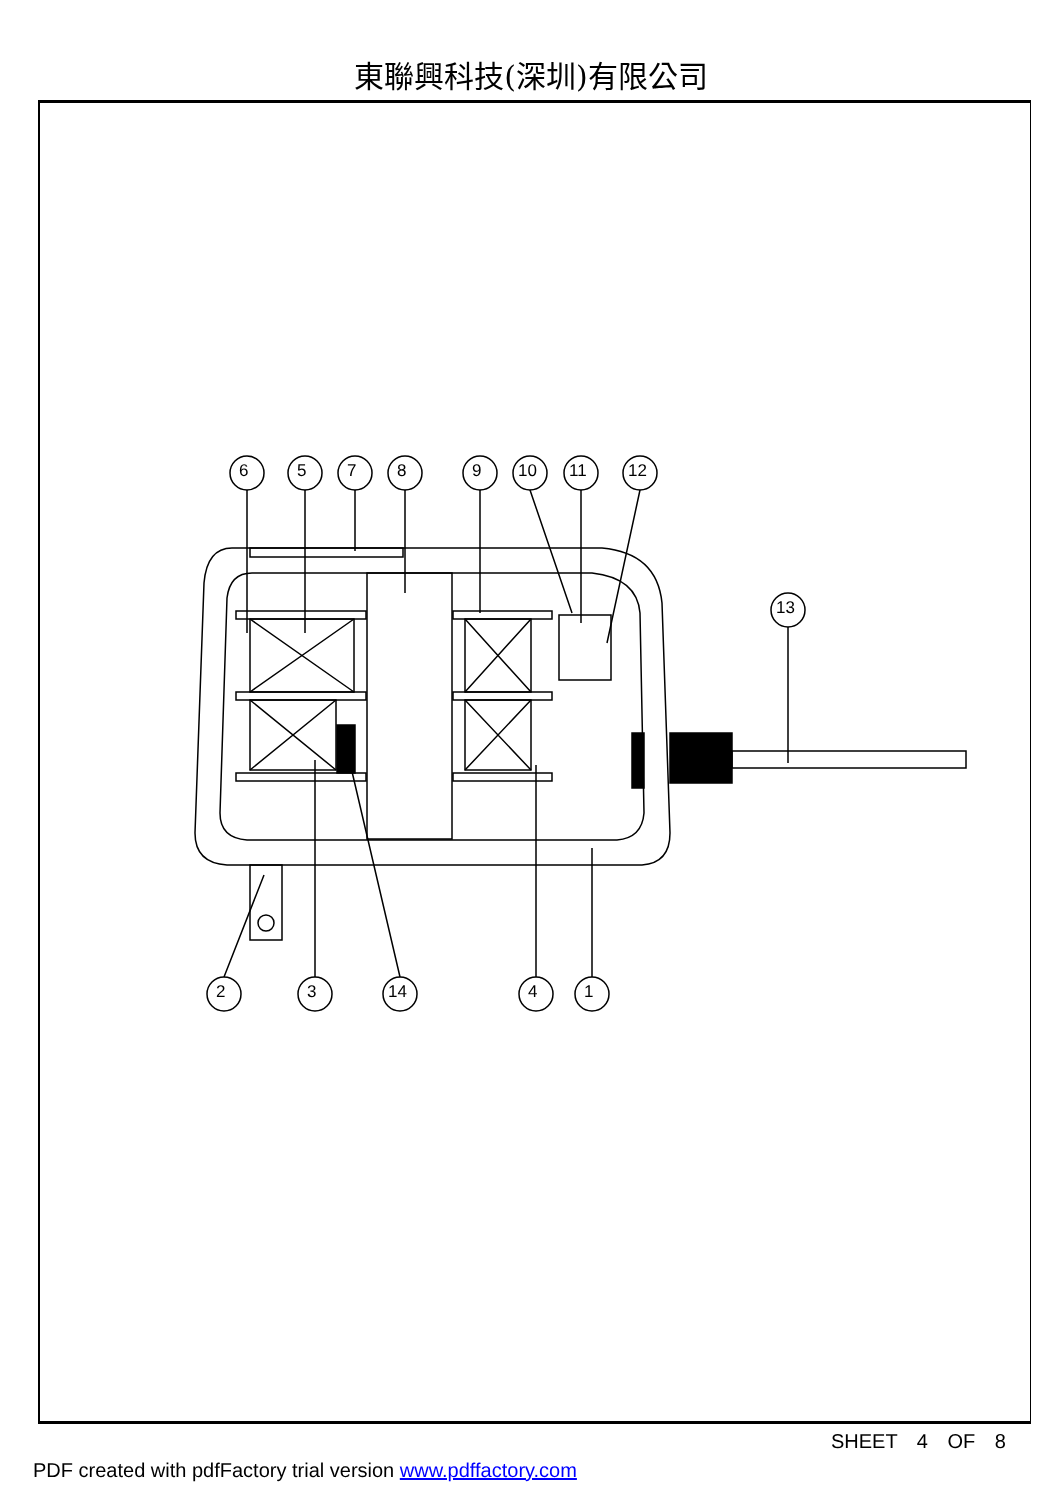東聯興科技(深圳)有限公司
SHEET 4 OF 8
PDF created with pdfFactory trial version www.pdffactory.com
6 5 7 8 9 10 11 12
13
2 3 14 4 1